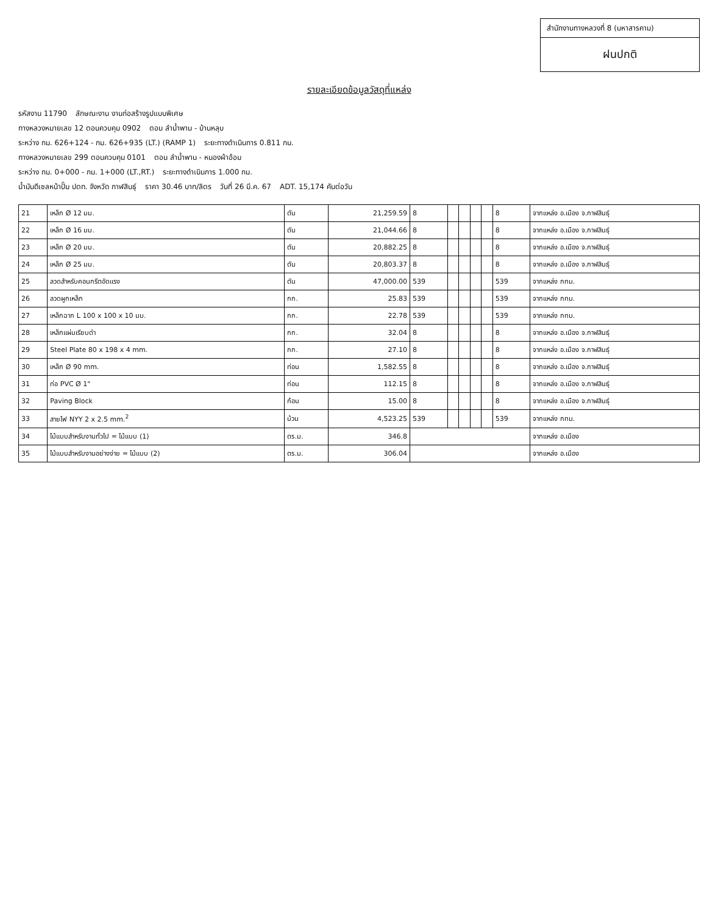สำนักงานทางหลวงที่ 8 (มหาสารคาม)
ฝนปกติ
รายละเอียดข้อมูลวัสดุที่แหล่ง
รหัสงาน 11790 ลักษณะงาน งานก่อสร้างรูปแบบพิเศษ
ทางหลวงหมายเลข 12 ตอนควบคุม 0902 ตอน ลำน้ำพาน - บ้านหลุบ
ระหว่าง กม. 626+124 - กม. 626+935 (LT.) (RAMP 1) ระยะทางดำเนินการ 0.811 กม.
ทางหลวงหมายเลข 299 ตอนควบคุม 0101 ตอน ลำน้ำพาน - หนองผ้าอ้อม
ระหว่าง กม. 0+000 - กม. 1+000 (LT.,RT.) ระยะทางดำเนินการ 1.000 กม.
น้ำมันดีเซลหน้าปั๊ม ปตท. จังหวัด กาฬสินธุ์ ราคา 30.46 บาท/ลิตร วันที่ 26 มี.ค. 67 ADT. 15,174 คันต่อวัน
| 21 | เหล็ก Ø 12 มม. | ตัน | 21,259.59 | 8 | | | | | 8 | จากแหล่ง อ.เมือง จ.กาฬสินธุ์ |
| 22 | เหล็ก Ø 16 มม. | ตัน | 21,044.66 | 8 | | | | | 8 | จากแหล่ง อ.เมือง จ.กาฬสินธุ์ |
| 23 | เหล็ก Ø 20 มม. | ตัน | 20,882.25 | 8 | | | | | 8 | จากแหล่ง อ.เมือง จ.กาฬสินธุ์ |
| 24 | เหล็ก Ø 25 มม. | ตัน | 20,803.37 | 8 | | | | | 8 | จากแหล่ง อ.เมือง จ.กาฬสินธุ์ |
| 25 | ลวดสำหรับคอนกรีตอัดแรง | ตัน | 47,000.00 | 539 | | | | | 539 | จากแหล่ง กทม. |
| 26 | ลวดผูกเหล็ก | กก. | 25.83 | 539 | | | | | 539 | จากแหล่ง กทม. |
| 27 | เหล็กฉาก L 100 x 100 x 10 มม. | กก. | 22.78 | 539 | | | | | 539 | จากแหล่ง กทม. |
| 28 | เหล็กแผ่นเรียบดำ | กก. | 32.04 | 8 | | | | | 8 | จากแหล่ง อ.เมือง จ.กาฬสินธุ์ |
| 29 | Steel Plate 80 x 198 x 4 mm. | กก. | 27.10 | 8 | | | | | 8 | จากแหล่ง อ.เมือง จ.กาฬสินธุ์ |
| 30 | เหล็ก Ø 90 mm. | ท่อน | 1,582.55 | 8 | | | | | 8 | จากแหล่ง อ.เมือง จ.กาฬสินธุ์ |
| 31 | ท่อ PVC Ø 1" | ท่อน | 112.15 | 8 | | | | | 8 | จากแหล่ง อ.เมือง จ.กาฬสินธุ์ |
| 32 | Paving Block | ก้อน | 15.00 | 8 | | | | | 8 | จากแหล่ง อ.เมือง จ.กาฬสินธุ์ |
| 33 | สายไฟ NYY 2 x 2.5 mm.<sup>2</sup> | ม้วน | 4,523.25 | 539 | | | | | 539 | จากแหล่ง กทม. |
| 34 | ไม้แบบสำหรับงานทั่วไป = ไม้แบบ (1) | ตร.ม. | 346.8 | | | | | | | จากแหล่ง อ.เมือง |
| 35 | ไม้แบบสำหรับงานอย่างง่าย = ไม้แบบ (2) | ตร.ม. | 306.04 | | | | | | | จากแหล่ง อ.เมือง |